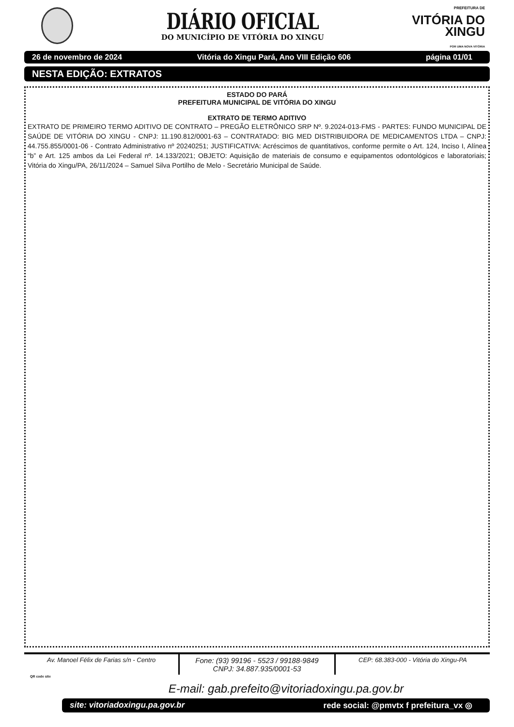DIÁRIO OFICIAL
DO MUNICÍPIO DE VITÓRIA DO XINGU
PREFEITURA DE
VITÓRIA DO
XINGU
POR UMA NOVA VITÓRIA
26 de novembro de 2024 Vitória do Xingu Pará, Ano VIII Edição 606 página 01/01
NESTA EDIÇÃO: EXTRATOS
ESTADO DO PARÁ
PREFEITURA MUNICIPAL DE VITÓRIA DO XINGU
EXTRATO DE TERMO ADITIVO
EXTRATO DE PRIMEIRO TERMO ADITIVO DE CONTRATO – PREGÃO ELETRÔNICO SRP Nº. 9.2024-013-FMS - PARTES: FUNDO MUNICIPAL DE SAÚDE DE VITÓRIA DO XINGU - CNPJ: 11.190.812/0001-63 – CONTRATADO: BIG MED DISTRIBUIDORA DE MEDICAMENTOS LTDA – CNPJ: 44.755.855/0001-06 - Contrato Administrativo nº 20240251; JUSTIFICATIVA: Acréscimos de quantitativos, conforme permite o Art. 124, Inciso I, Alínea “b” e Art. 125 ambos da Lei Federal nº. 14.133/2021; OBJETO: Aquisição de materiais de consumo e equipamentos odontológicos e laboratoriais; Vitória do Xingu/PA, 26/11/2024 – Samuel Silva Portilho de Melo - Secretário Municipal de Saúde.
Av. Manoel Félix de Farias s/n - Centro
Fone: (93) 99196 - 5523 / 99188-9849
CNPJ: 34.887.935/0001-53
CEP: 68.383-000 - Vitória do Xingu-PA
QR code site
E-mail: gab.prefeito@vitoriadoxingu.pa.gov.br
site: vitoriadoxingu.pa.gov.br rede social: @pmvtx f prefeitura_vx ◎